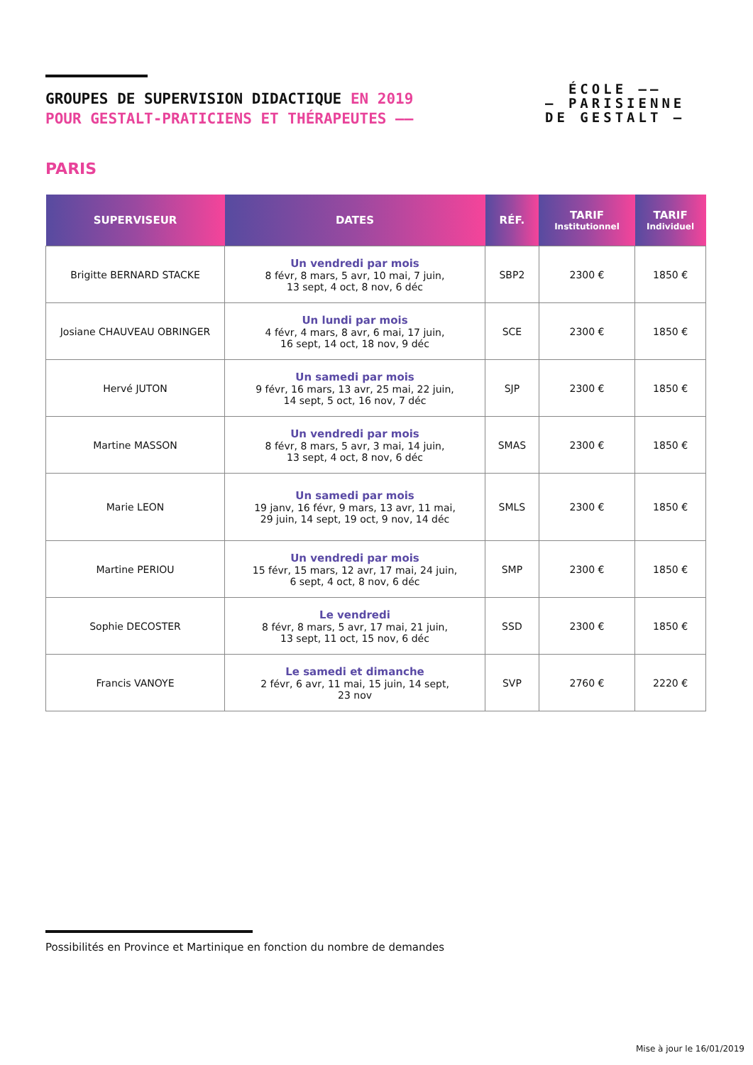GROUPES DE SUPERVISION DIDACTIQUE EN 2019
POUR GESTALT-PRATICIENS ET THÉRAPEUTES ——
ÉCOLE ——
— PARISIENNE
DE GESTALT —
PARIS
| SUPERVISEUR | DATES | RÉF. | TARIF Institutionnel | TARIF Individuel |
| --- | --- | --- | --- | --- |
| Brigitte BERNARD STACKE | Un vendredi par mois 8 févr, 8 mars, 5 avr, 10 mai, 7 juin, 13 sept, 4 oct, 8 nov, 6 déc | SBP2 | 2300 € | 1850 € |
| Josiane CHAUVEAU OBRINGER | Un lundi par mois 4 févr, 4 mars, 8 avr, 6 mai, 17 juin, 16 sept, 14 oct, 18 nov, 9 déc | SCE | 2300 € | 1850 € |
| Hervé JUTON | Un samedi par mois 9 févr, 16 mars, 13 avr, 25 mai, 22 juin, 14 sept, 5 oct, 16 nov, 7 déc | SJP | 2300 € | 1850 € |
| Martine MASSON | Un vendredi par mois 8 févr, 8 mars, 5 avr, 3 mai, 14 juin, 13 sept, 4 oct, 8 nov, 6 déc | SMAS | 2300 € | 1850 € |
| Marie LEON | Un samedi par mois 19 janv, 16 févr, 9 mars, 13 avr, 11 mai, 29 juin, 14 sept, 19 oct, 9 nov, 14 déc | SMLS | 2300 € | 1850 € |
| Martine PERIOU | Un vendredi par mois 15 févr, 15 mars, 12 avr, 17 mai, 24 juin, 6 sept, 4 oct, 8 nov, 6 déc | SMP | 2300 € | 1850 € |
| Sophie DECOSTER | Le vendredi 8 févr, 8 mars, 5 avr, 17 mai, 21 juin, 13 sept, 11 oct, 15 nov, 6 déc | SSD | 2300 € | 1850 € |
| Francis VANOYE | Le samedi et dimanche 2 févr, 6 avr, 11 mai, 15 juin, 14 sept, 23 nov | SVP | 2760 € | 2220 € |
Possibilités en Province et Martinique en fonction du nombre de demandes
Mise à jour le 16/01/2019